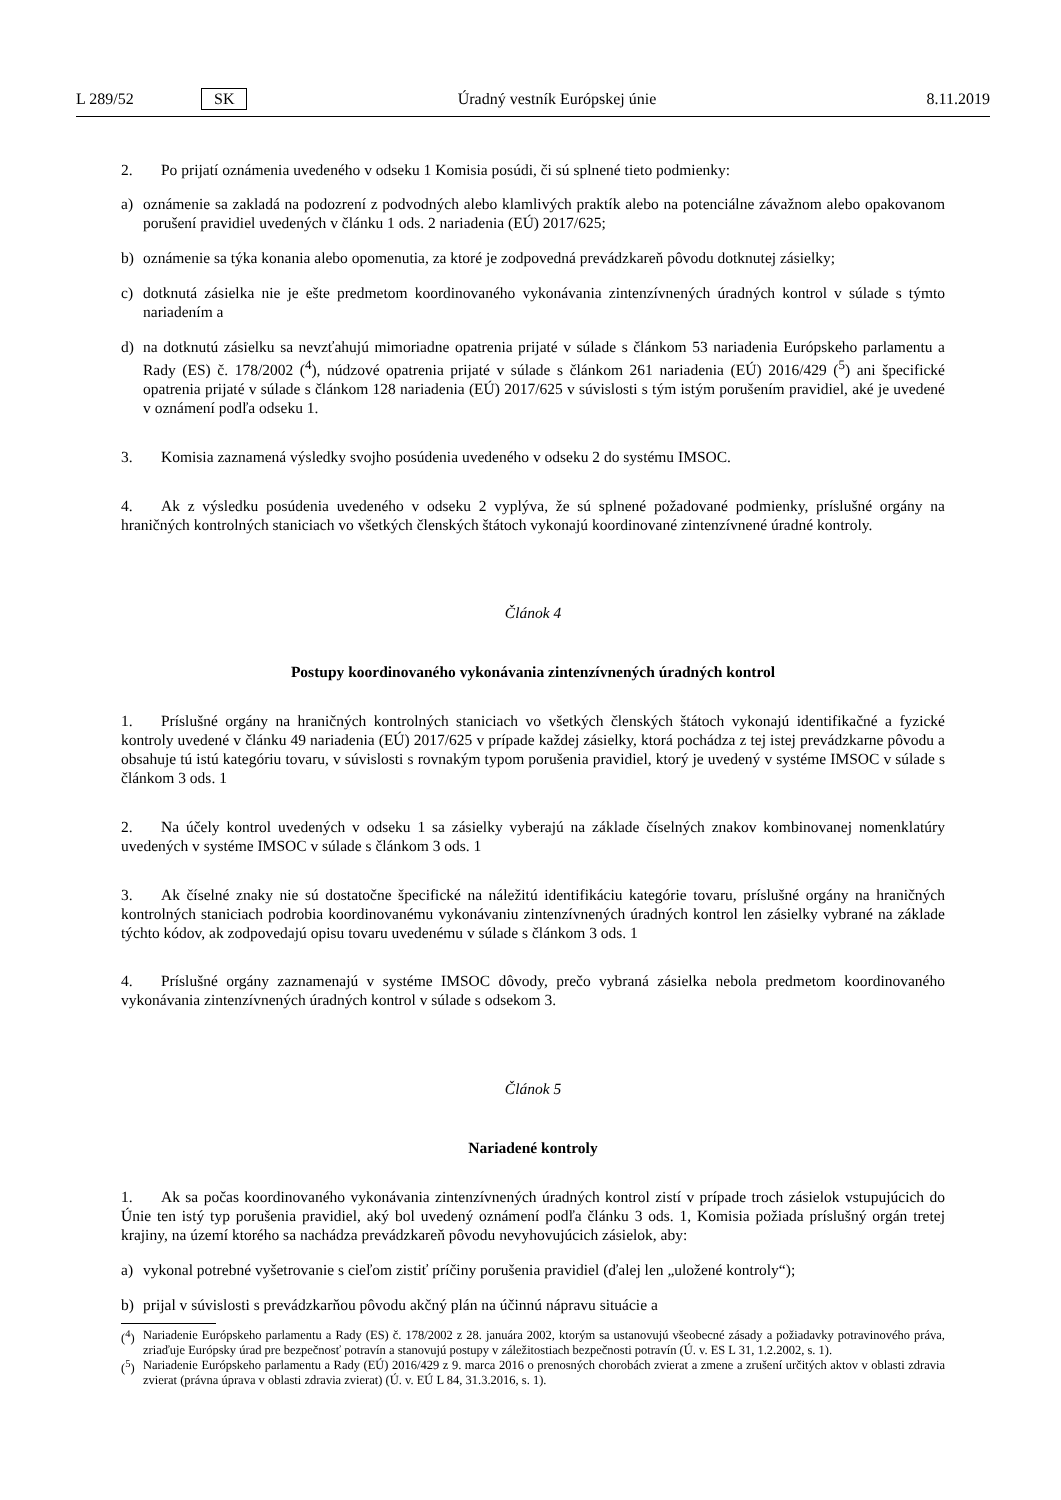L 289/52 SK Úradný vestník Európskej únie 8.11.2019
2. Po prijatí oznámenia uvedeného v odseku 1 Komisia posúdi, či sú splnené tieto podmienky:
a) oznámenie sa zakladá na podozrení z podvodných alebo klamlivých praktík alebo na potenciálne závažnom alebo opakovanom porušení pravidiel uvedených v článku 1 ods. 2 nariadenia (EÚ) 2017/625;
b) oznámenie sa týka konania alebo opomenutia, za ktoré je zodpovedná prevádzkareň pôvodu dotknutej zásielky;
c) dotknutá zásielka nie je ešte predmetom koordinovaného vykonávania zintenzívnených úradných kontrol v súlade s týmto nariadením a
d) na dotknutú zásielku sa nevzťahujú mimoriadne opatrenia prijaté v súlade s článkom 53 nariadenia Európskeho parlamentu a Rady (ES) č. 178/2002 (<sup>4</sup>), núdzové opatrenia prijaté v súlade s článkom 261 nariadenia (EÚ) 2016/429 (<sup>5</sup>) ani špecifické opatrenia prijaté v súlade s článkom 128 nariadenia (EÚ) 2017/625 v súvislosti s tým istým porušením pravidiel, aké je uvedené v oznámení podľa odseku 1.
3. Komisia zaznamená výsledky svojho posúdenia uvedeného v odseku 2 do systému IMSOC.
4. Ak z výsledku posúdenia uvedeného v odseku 2 vyplýva, že sú splnené požadované podmienky, príslušné orgány na hraničných kontrolných staniciach vo všetkých členských štátoch vykonajú koordinované zintenzívnené úradné kontroly.
Článok 4
Postupy koordinovaného vykonávania zintenzívnených úradných kontrol
1. Príslušné orgány na hraničných kontrolných staniciach vo všetkých členských štátoch vykonajú identifikačné a fyzické kontroly uvedené v článku 49 nariadenia (EÚ) 2017/625 v prípade každej zásielky, ktorá pochádza z tej istej prevádzkarne pôvodu a obsahuje tú istú kategóriu tovaru, v súvislosti s rovnakým typom porušenia pravidiel, ktorý je uvedený v systéme IMSOC v súlade s článkom 3 ods. 1
2. Na účely kontrol uvedených v odseku 1 sa zásielky vyberajú na základe číselných znakov kombinovanej nomenklatúry uvedených v systéme IMSOC v súlade s článkom 3 ods. 1
3. Ak číselné znaky nie sú dostatočne špecifické na náležitú identifikáciu kategórie tovaru, príslušné orgány na hraničných kontrolných staniciach podrobia koordinovanému vykonávaniu zintenzívnených úradných kontrol len zásielky vybrané na základe týchto kódov, ak zodpovedajú opisu tovaru uvedenému v súlade s článkom 3 ods. 1
4. Príslušné orgány zaznamenajú v systéme IMSOC dôvody, prečo vybraná zásielka nebola predmetom koordinovaného vykonávania zintenzívnených úradných kontrol v súlade s odsekom 3.
Článok 5
Nariadené kontroly
1. Ak sa počas koordinovaného vykonávania zintenzívnených úradných kontrol zistí v prípade troch zásielok vstupujúcich do Únie ten istý typ porušenia pravidiel, aký bol uvedený oznámení podľa článku 3 ods. 1, Komisia požiada príslušný orgán tretej krajiny, na území ktorého sa nachádza prevádzkareň pôvodu nevyhovujúcich zásielok, aby:
a) vykonal potrebné vyšetrovanie s cieľom zistiť príčiny porušenia pravidiel (ďalej len „uložené kontroly“);
b) prijal v súvislosti s prevádzkarňou pôvodu akčný plán na účinnú nápravu situácie a
(<sup>4</sup>) Nariadenie Európskeho parlamentu a Rady (ES) č. 178/2002 z 28. januára 2002, ktorým sa ustanovujú všeobecné zásady a požiadavky potravinového práva, zriaďuje Európsky úrad pre bezpečnosť potravín a stanovujú postupy v záležitostiach bezpečnosti potravín (Ú. v. ES L 31, 1.2.2002, s. 1).
(<sup>5</sup>) Nariadenie Európskeho parlamentu a Rady (EÚ) 2016/429 z 9. marca 2016 o prenosných chorobách zvierat a zmene a zrušení určitých aktov v oblasti zdravia zvierat (právna úprava v oblasti zdravia zvierat) (Ú. v. EÚ L 84, 31.3.2016, s. 1).